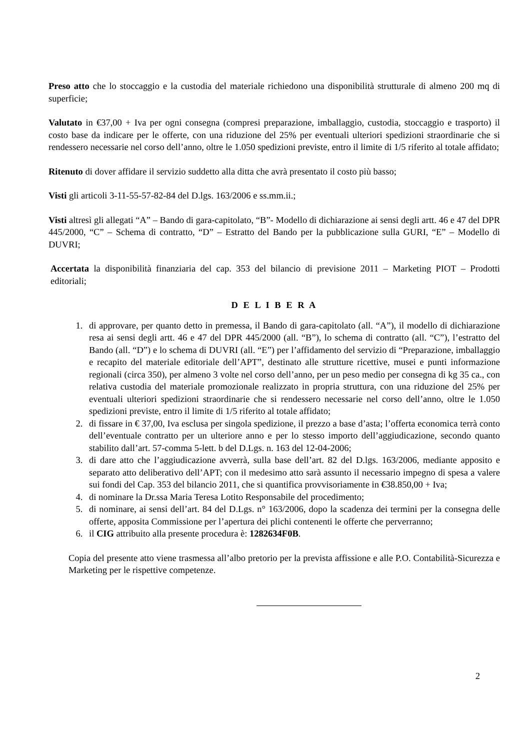Preso atto che lo stoccaggio e la custodia del materiale richiedono una disponibilità strutturale di almeno 200 mq di superficie;
Valutato in €37,00 + Iva per ogni consegna (compresi preparazione, imballaggio, custodia, stoccaggio e trasporto) il costo base da indicare per le offerte, con una riduzione del 25% per eventuali ulteriori spedizioni straordinarie che si rendessero necessarie nel corso dell’anno, oltre le 1.050 spedizioni previste, entro il limite di 1/5 riferito al totale affidato;
Ritenuto di dover affidare il servizio suddetto alla ditta che avrà presentato il costo più basso;
Visti gli articoli 3-11-55-57-82-84 del D.lgs. 163/2006 e ss.mm.ii.;
Visti altresì gli allegati “A” – Bando di gara-capitolato, “B”- Modello di dichiarazione ai sensi degli artt. 46 e 47 del DPR 445/2000, “C” – Schema di contratto, “D” – Estratto del Bando per la pubblicazione sulla GURI, “E” – Modello di DUVRI;
Accertata la disponibilità finanziaria del cap. 353 del bilancio di previsione 2011 – Marketing PIOT – Prodotti editoriali;
D E L I B E R A
1. di approvare, per quanto detto in premessa, il Bando di gara-capitolato (all. “A”), il modello di dichiarazione resa ai sensi degli artt. 46 e 47 del DPR 445/2000 (all. “B”), lo schema di contratto (all. “C”), l’estratto del Bando (all. “D”) e lo schema di DUVRI (all. “E”) per l’affidamento del servizio di “Preparazione, imballaggio e recapito del materiale editoriale dell’APT”, destinato alle strutture ricettive, musei e punti informazione regionali (circa 350), per almeno 3 volte nel corso dell’anno, per un peso medio per consegna di kg 35 ca., con relativa custodia del materiale promozionale realizzato in propria struttura, con una riduzione del 25% per eventuali ulteriori spedizioni straordinarie che si rendessero necessarie nel corso dell’anno, oltre le 1.050 spedizioni previste, entro il limite di 1/5 riferito al totale affidato;
2. di fissare in € 37,00, Iva esclusa per singola spedizione, il prezzo a base d’asta; l’offerta economica terrà conto dell’eventuale contratto per un ulteriore anno e per lo stesso importo dell’aggiudicazione, secondo quanto stabilito dall’art. 57-comma 5-lett. b del D.Lgs. n. 163 del 12-04-2006;
3. di dare atto che l’aggiudicazione avverrà, sulla base dell’art. 82 del D.lgs. 163/2006, mediante apposito e separato atto deliberativo dell’APT; con il medesimo atto sarà assunto il necessario impegno di spesa a valere sui fondi del Cap. 353 del bilancio 2011, che si quantifica provvisoriamente in €38.850,00 + Iva;
4. di nominare la Dr.ssa Maria Teresa Lotito Responsabile del procedimento;
5. di nominare, ai sensi dell’art. 84 del D.Lgs. n° 163/2006, dopo la scadenza dei termini per la consegna delle offerte, apposita Commissione per l’apertura dei plichi contenenti le offerte che perverranno;
6. il CIG attribuito alla presente procedura è: 1282634F0B.
Copia del presente atto viene trasmessa all’albo pretorio per la prevista affissione e alle P.O. Contabilità-Sicurezza e Marketing per le rispettive competenze.
2